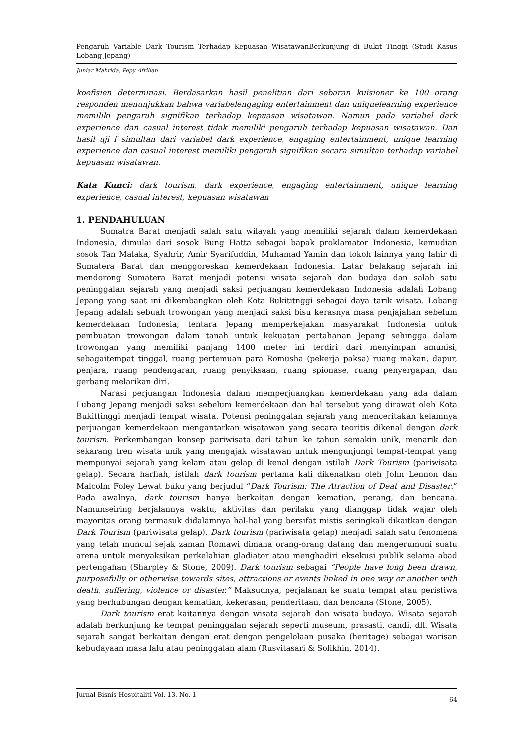Pengaruh Variable Dark Tourism Terhadap Kepuasan WisatawanBerkunjung di Bukit Tinggi (Studi Kasus Lobang Jepang)
Juniar Mahrida, Pepy Afrilian
koefisien determinasi. Berdasarkan hasil penelitian dari sebaran kuisioner ke 100 orang responden menunjukkan bahwa variabelengaging entertainment dan uniquelearning experience memiliki pengaruh signifikan terhadap kepuasan wisatawan. Namun pada variabel dark experience dan casual interest tidak memiliki pengaruh terhadap kepuasan wisatawan. Dan hasil uji f simultan dari variabel dark experience, engaging entertainment, unique learning experience dan casual interest memiliki pengaruh signifikan secara simultan terhadap variabel kepuasan wisatawan.
Kata Kunci: dark tourism, dark experience, engaging entertainment, unique learning experience, casual interest, kepuasan wisatawan
1. PENDAHULUAN
Sumatra Barat menjadi salah satu wilayah yang memiliki sejarah dalam kemerdekaan Indonesia, dimulai dari sosok Bung Hatta sebagai bapak proklamator Indonesia, kemudian sosok Tan Malaka, Syahrir, Amir Syarifuddin, Muhamad Yamin dan tokoh lainnya yang lahir di Sumatera Barat dan menggoreskan kemerdekaan Indonesia. Latar belakang sejarah ini mendorong Sumatera Barat menjadi potensi wisata sejarah dan budaya dan salah satu peninggalan sejarah yang menjadi saksi perjuangan kemerdekaan Indonesia adalah Lobang Jepang yang saat ini dikembangkan oleh Kota Bukititnggi sebagai daya tarik wisata. Lobang Jepang adalah sebuah trowongan yang menjadi saksi bisu kerasnya masa penjajahan sebelum kemerdekaan Indonesia, tentara Jepang memperkejakan masyarakat Indonesia untuk pembuatan trowongan dalam tanah untuk kekuatan pertahanan Jepang sehingga dalam trowongan yang memiliki panjang 1400 meter ini terdiri dari menyimpan amunisi, sebagaitempat tinggal, ruang pertemuan para Romusha (pekerja paksa) ruang makan, dapur, penjara, ruang pendengaran, ruang penyiksaan, ruang spionase, ruang penyergapan, dan gerbang melarikan diri.
Narasi perjuangan Indonesia dalam memperjuangkan kemerdekaan yang ada dalam Lubang Jepang menjadi saksi sebelum kemerdekaan dan hal tersebut yang dirawat oleh Kota Bukittinggi menjadi tempat wisata. Potensi peninggalan sejarah yang menceritakan kelamnya perjuangan kemerdekaan mengantarkan wisatawan yang secara teoritis dikenal dengan dark tourism. Perkembangan konsep pariwisata dari tahun ke tahun semakin unik, menarik dan sekarang tren wisata unik yang mengajak wisatawan untuk mengunjungi tempat-tempat yang mempunyai sejarah yang kelam atau gelap di kenal dengan istilah Dark Tourism (pariwisata gelap). Secara harfiah, istilah dark tourism pertama kali dikenalkan oleh John Lennon dan Malcolm Foley Lewat buku yang berjudul “Dark Tourism: The Atraction of Deat and Disaster.” Pada awalnya, dark tourism hanya berkaitan dengan kematian, perang, dan bencana. Namunseiring berjalannya waktu, aktivitas dan perilaku yang dianggap tidak wajar oleh mayoritas orang termasuk didalamnya hal-hal yang bersifat mistis seringkali dikaitkan dengan Dark Tourism (pariwisata gelap). Dark tourism (pariwisata gelap) menjadi salah satu fenomena yang telah muncul sejak zaman Romawi dimana orang-orang datang dan mengerumuni suatu arena untuk menyaksikan perkelahian gladiator atau menghadiri eksekusi publik selama abad pertengahan (Sharpley & Stone, 2009). Dark tourism sebagai “People have long been drawn, purposefully or otherwise towards sites, attractions or events linked in one way or another with death, suffering, violence or disaster.” Maksudnya, perjalanan ke suatu tempat atau peristiwa yang berhubungan dengan kematian, kekerasan, penderitaan, dan bencana (Stone, 2005).
Dark tourism erat kaitannya dengan wisata sejarah dan wisata budaya. Wisata sejarah adalah berkunjung ke tempat peninggalan sejarah seperti museum, prasasti, candi, dll. Wisata sejarah sangat berkaitan dengan erat dengan pengelolaan pusaka (heritage) sebagai warisan kebudayaan masa lalu atau peninggalan alam (Rusvitasari & Solikhin, 2014).
Jurnal Bisnis Hospitaliti Vol. 13. No. 1 64